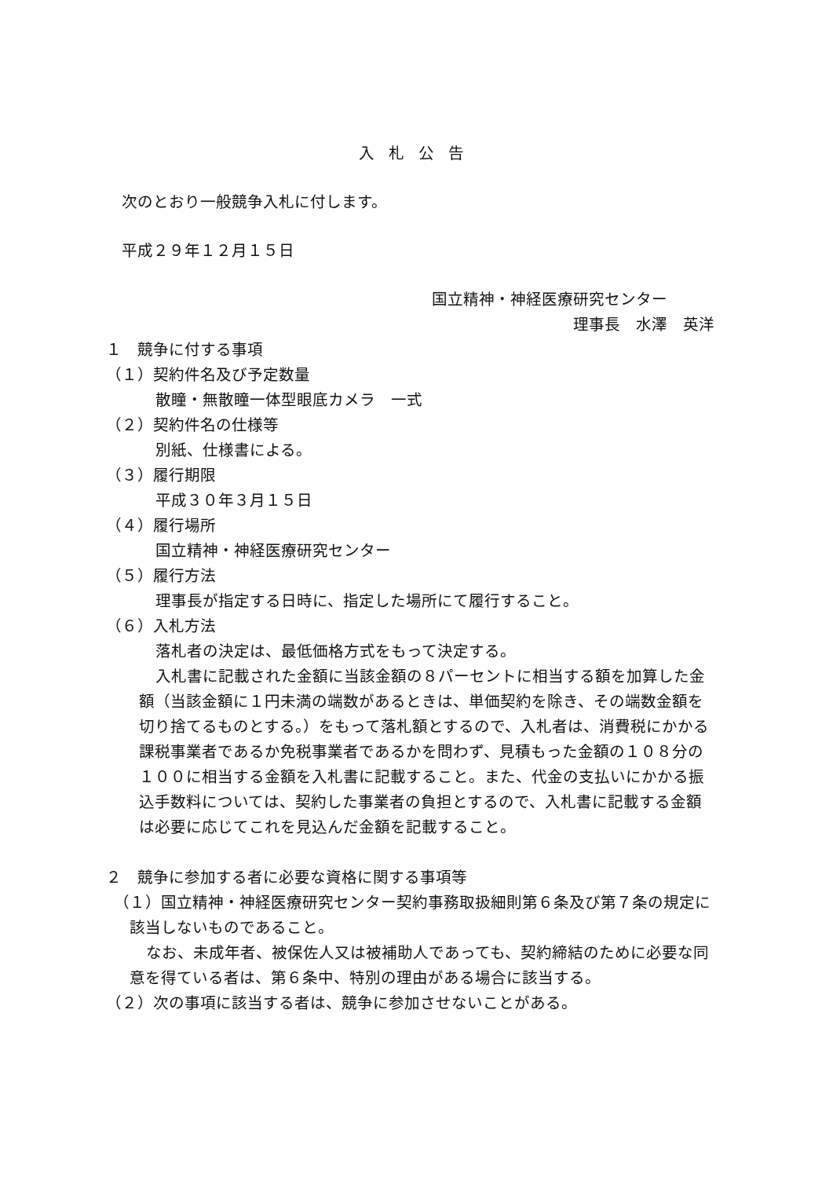入札公告
次のとおり一般競争入札に付します。
平成２９年１２月１５日
国立精神・神経医療研究センター
理事長　水澤　英洋
１　競争に付する事項
（１）契約件名及び予定数量
散瞳・無散瞳一体型眼底カメラ　一式
（２）契約件名の仕様等
別紙、仕様書による。
（３）履行期限
平成３０年３月１５日
（４）履行場所
国立精神・神経医療研究センター
（５）履行方法
理事長が指定する日時に、指定した場所にて履行すること。
（６）入札方法
落札者の決定は、最低価格方式をもって決定する。
入札書に記載された金額に当該金額の８パーセントに相当する額を加算した金額（当該金額に１円未満の端数があるときは、単価契約を除き、その端数金額を切り捨てるものとする。）をもって落札額とするので、入札者は、消費税にかかる課税事業者であるか免税事業者であるかを問わず、見積もった金額の１０８分の１００に相当する金額を入札書に記載すること。また、代金の支払いにかかる振込手数料については、契約した事業者の負担とするので、入札書に記載する金額は必要に応じてこれを見込んだ金額を記載すること。
２　競争に参加する者に必要な資格に関する事項等
（１）国立精神・神経医療研究センター契約事務取扱細則第６条及び第７条の規定に該当しないものであること。
なお、未成年者、被保佐人又は被補助人であっても、契約締結のために必要な同意を得ている者は、第６条中、特別の理由がある場合に該当する。
（２）次の事項に該当する者は、競争に参加させないことがある。